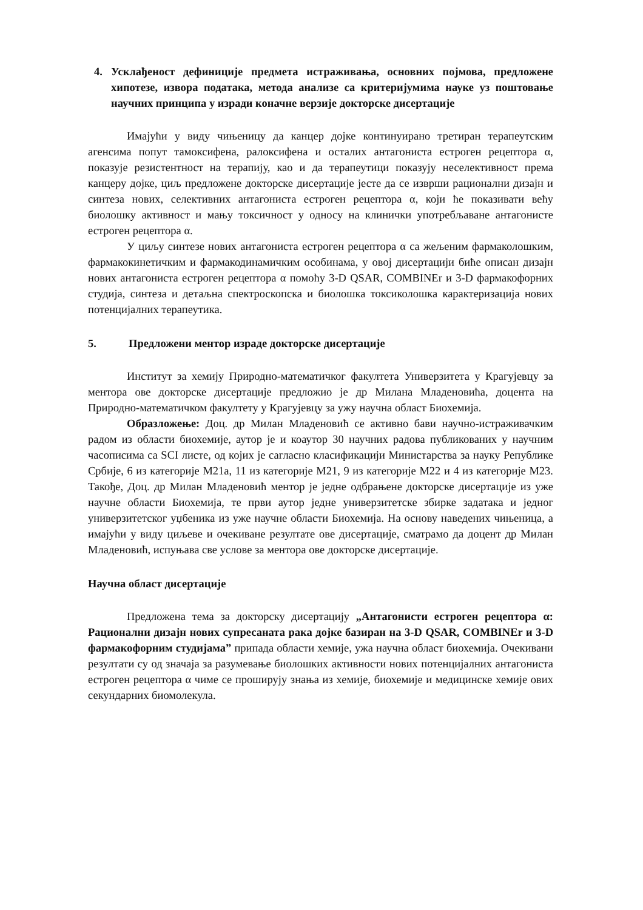4. Усклађеност дефиниције предмета истраживања, основних појмова, предложене хипотезе, извора података, метода анализе са критеријумима науке уз поштовање научних принципа у изради коначне верзије докторске дисертације
Имајући у виду чињеницу да канцер дојке континуирано третиран терапеутским агенсима попут тамоксифена, ралоксифена и осталих антагониста естроген рецептора α, показује резистентност на терапију, као и да терапеутици показују неселективност према канцеру дојке, циљ предложене докторске дисертације јесте да се изврши рационални дизајн и синтеза нових, селективних антагониста естроген рецептора α, који ће показивати већу биолошку активност и мању токсичност у односу на клинички употребљаване антагонисте естроген рецептора α.
У циљу синтезе нових антагониста естроген рецептора α са жељеним фармаколошким, фармакокинетичким и фармакодинамичким особинама, у овој дисертацији биће описан дизајн нових антагониста естроген рецептора α помоћу 3-D QSAR, COMBINEr и 3-D фармакофорних студија, синтеза и детаљна спектроскопска и биолошка токсиколошка карактеризација нових потенцијалних терапеутика.
5. Предложени ментор израде докторске дисертације
Институт за хемију Природно-математичког факултета Универзитета у Крагујевцу за ментора ове докторске дисертације предложио је др Милана Младеновића, доцента на Природно-математичком факултету у Крагујевцу за ужу научна област Биохемија.
Образложење: Доц. др Милан Младеновић се активно бави научно-истраживачким радом из области биохемије, аутор је и коаутор 30 научних радова публикованих у научним часописима са SCI листе, од којих је сагласно класификацији Министарства за науку Републике Србије, 6 из категорије М21а, 11 из категорије М21, 9 из категорије М22 и 4 из категорије М23. Такође, Доц. др Милан Младеновић ментор је једне одбрањене докторске дисертације из уже научне области Биохемија, те први аутор једне универзитетске збирке задатака и једног универзитетског уџбеника из уже научне области Биохемија. На основу наведених чињеница, а имајући у виду циљеве и очекиване резултате ове дисертације, сматрамо да доцент др Милан Младеновић, испуњава све услове за ментора ове докторске дисертације.
Научна област дисертације
Предложена тема за докторску дисертацију „Антагонисти естроген рецептора α: Рационални дизајн нових супресаната рака дојке базиран на 3-D QSAR, COMBINEr и 3-D фармакофорним студијама” припада области хемије, ужа научна област биохемија. Очекивани резултати су од значаја за разумевање биолошких активности нових потенцијалних антагониста естроген рецептора α чиме се проширују знања из хемије, биохемије и медицинске хемије ових секундарних биомолекула.